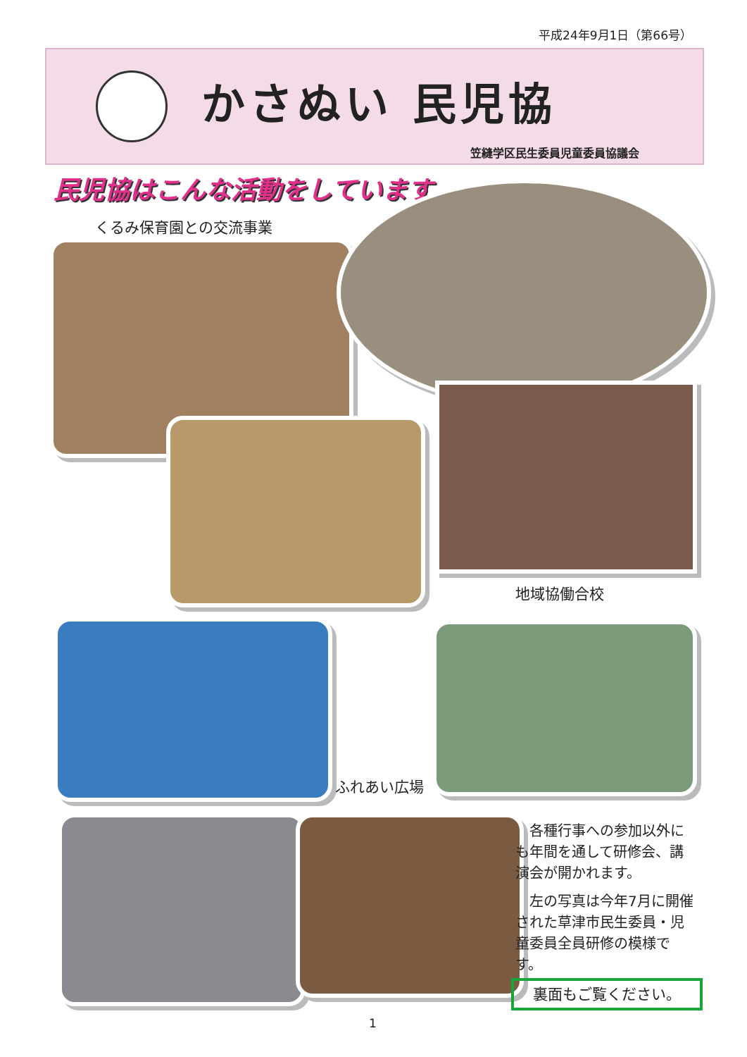平成24年9月1日（第66号）
かさぬい 民児協
笠縫学区民生委員児童委員協議会
民児協はこんな活動をしています
くるみ保育園との交流事業
地域協働合校
ふれあい広場
各種行事への参加以外にも年間を通して研修会、講演会が開かれます。
左の写真は今年7月に開催された草津市民生委員・児童委員全員研修の模様です。
裏面もご覧ください。
1